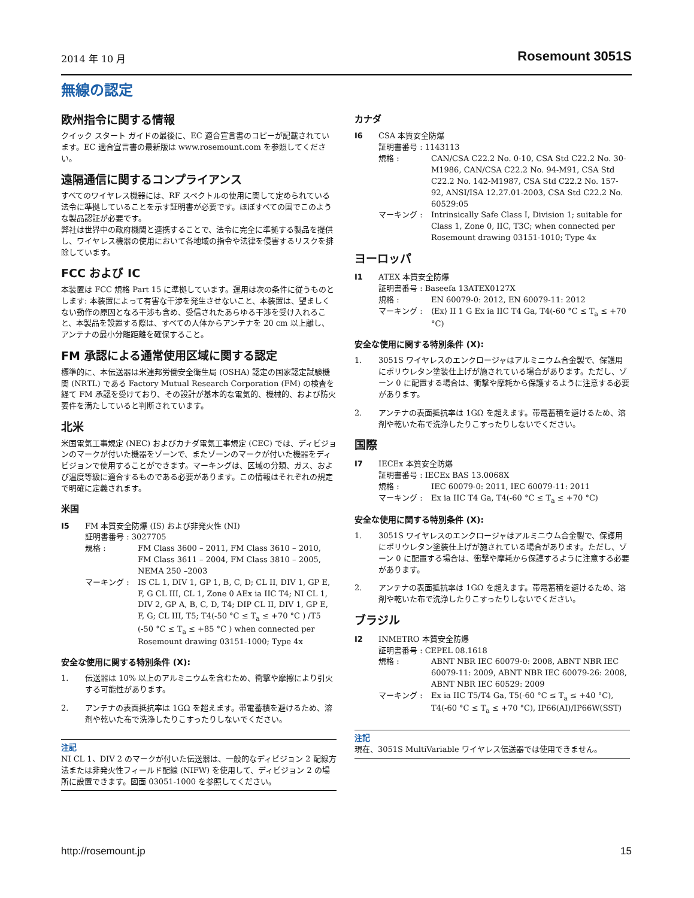2014 年 10 月 Rosemount 3051S
無線の認定
欧州指令に関する情報
クイック スタート ガイドの最後に、EC 適合宣言書のコピーが記載されています。EC 適合宣言書の最新版は www.rosemount.com を参照してください。
遠隔通信に関するコンプライアンス
すべてのワイヤレス機器には、RF スペクトルの使用に関して定められている法令に準拠していることを示す証明書が必要です。ほぼすべての国でこのような製品認証が必要です。
弊社は世界中の政府機関と連携することで、法令に完全に準拠する製品を提供し、ワイヤレス機器の使用において各地域の指令や法律を侵害するリスクを排除しています。
FCC および IC
本装置は FCC 規格 Part 15 に準拠しています。運用は次の条件に従うものとします: 本装置によって有害な干渉を発生させないこと、本装置は、望ましくない動作の原因となる干渉も含め、受信されたあらゆる干渉を受け入れること、本製品を設置する際は、すべての人体からアンテナを 20 cm 以上離し、アンテナの最小分離距離を確保すること。
FM 承認による通常使用区域に関する認定
標準的に、本伝送器は米連邦労働安全衛生局 (OSHA) 認定の国家認定試験機関 (NRTL) である Factory Mutual Research Corporation (FM) の検査を経て FM 承認を受けており、その設計が基本的な電気的、機械的、および防火要件を満たしていると判断されています。
北米
米国電気工事規定 (NEC) およびカナダ電気工事規定 (CEC) では、ディビジョンのマークが付いた機器をゾーンで、またゾーンのマークが付いた機器をディビジョンで使用することができます。マーキングは、区域の分類、ガス、および温度等級に適合するものである必要があります。この情報はそれぞれの規定で明確に定義されます。
米国
I5 FM 本質安全防爆 (IS) および非発火性 (NI)
証明書番号 : 3027705
規格 : FM Class 3600 – 2011, FM Class 3610 – 2010, FM Class 3611 – 2004, FM Class 3810 – 2005, NEMA 250 –2003
マーキング : IS CL 1, DIV 1, GP 1, B, C, D; CL II, DIV 1, GP E, F, G CL III, CL 1, Zone 0 AEx ia IIC T4; NI CL 1, DIV 2, GP A, B, C, D, T4; DIP CL II, DIV 1, GP E, F, G; CL III, T5; T4(-50 °C ≤ T<sub>a</sub> ≤ +70 °C ) /T5 (-50 °C ≤ T<sub>a</sub> ≤ +85 °C ) when connected per Rosemount drawing 03151-1000; Type 4x
安全な使用に関する特別条件 (X):
1. 伝送器は 10% 以上のアルミニウムを含むため、衝撃や摩擦により引火する可能性があります。
2. アンテナの表面抵抗率は 1GΩ を超えます。帯電蓄積を避けるため、溶剤や乾いた布で洗浄したりこすったりしないでください。
注記
NI CL 1、DIV 2 のマークが付いた伝送器は、一般的なディビジョン 2 配線方法または非発火性フィールド配線 (NIFW) を使用して、ディビジョン 2 の場所に設置できます。図面 03051-1000 を参照してください。
カナダ
I6 CSA 本質安全防爆
証明書番号 : 1143113
規格 : CAN/CSA C22.2 No. 0-10, CSA Std C22.2 No. 30-M1986, CAN/CSA C22.2 No. 94-M91, CSA Std C22.2 No. 142-M1987, CSA Std C22.2 No. 157-92, ANSI/ISA 12.27.01-2003, CSA Std C22.2 No. 60529:05
マーキング : Intrinsically Safe Class I, Division 1; suitable for Class 1, Zone 0, IIC, T3C; when connected per Rosemount drawing 03151-1010; Type 4x
ヨーロッパ
I1 ATEX 本質安全防爆
証明書番号 : Baseefa 13ATEX0127X
規格 : EN 60079-0: 2012, EN 60079-11: 2012
マーキング : ⟨Ex⟩ II 1 G Ex ia IIC T4 Ga, T4(-60 °C ≤ T<sub>a</sub> ≤ +70 °C)
安全な使用に関する特別条件 (X):
1. 3051S ワイヤレスのエンクロージャはアルミニウム合金製で、保護用にポリウレタン塗装仕上げが施されている場合があります。ただし、ゾーン 0 に配置する場合は、衝撃や摩耗から保護するように注意する必要があります。
2. アンテナの表面抵抗率は 1GΩ を超えます。帯電蓄積を避けるため、溶剤や乾いた布で洗浄したりこすったりしないでください。
国際
I7 IECEx 本質安全防爆
証明書番号 : IECEx BAS 13.0068X
規格 : IEC 60079-0: 2011, IEC 60079-11: 2011
マーキング : Ex ia IIC T4 Ga, T4(-60 °C ≤ T<sub>a</sub> ≤ +70 °C)
安全な使用に関する特別条件 (X):
1. 3051S ワイヤレスのエンクロージャはアルミニウム合金製で、保護用にポリウレタン塗装仕上げが施されている場合があります。ただし、ゾーン 0 に配置する場合は、衝撃や摩耗から保護するように注意する必要があります。
2. アンテナの表面抵抗率は 1GΩ を超えます。帯電蓄積を避けるため、溶剤や乾いた布で洗浄したりこすったりしないでください。
ブラジル
I2 INMETRO 本質安全防爆
証明書番号 : CEPEL 08.1618
規格 : ABNT NBR IEC 60079-0: 2008, ABNT NBR IEC 60079-11: 2009, ABNT NBR IEC 60079-26: 2008, ABNT NBR IEC 60529: 2009
マーキング : Ex ia IIC T5/T4 Ga, T5(-60 °C ≤ T<sub>a</sub> ≤ +40 °C), T4(-60 °C ≤ T<sub>a</sub> ≤ +70 °C), IP66(AI)/IP66W(SST)
注記
現在、3051S MultiVariable ワイヤレス伝送器では使用できません。
http://rosemount.jp 15